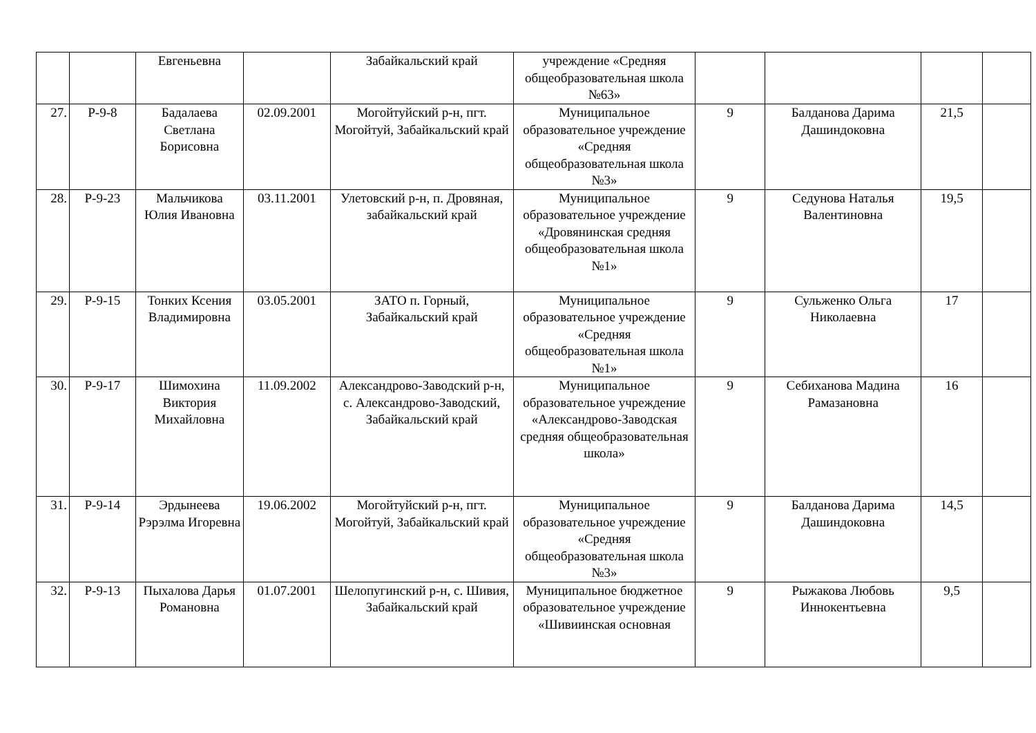| | | Евгеньевна | | Забайкальский край | учреждение «Средняя общеобразовательная школа №63» | | | | |
| 27. | Р-9-8 | Бадалаева Светлана Борисовна | 02.09.2001 | Могойтуйский р-н, пгт. Могойтуй, Забайкальский край | Муниципальное образовательное учреждение «Средняя общеобразовательная школа №3» | 9 | Балданова Дарима Дашиндоковна | 21,5 | |
| 28. | Р-9-23 | Мальчикова Юлия Ивановна | 03.11.2001 | Улетовский р-н, п. Дровяная, забайкальский край | Муниципальное образовательное учреждение «Дровянинская средняя общеобразовательная школа №1» | 9 | Седунова Наталья Валентиновна | 19,5 | |
| 29. | Р-9-15 | Тонких Ксения Владимировна | 03.05.2001 | ЗАТО п. Горный, Забайкальский край | Муниципальное образовательное учреждение «Средняя общеобразовательная школа №1» | 9 | Сульженко Ольга Николаевна | 17 | |
| 30. | Р-9-17 | Шимохина Виктория Михайловна | 11.09.2002 | Александрово-Заводский р-н, с. Александрово-Заводский, Забайкальский край | Муниципальное образовательное учреждение «Александрово-Заводская средняя общеобразовательная школа» | 9 | Себиханова Мадина Рамазановна | 16 | |
| 31. | Р-9-14 | Эрдынеева Рэрэлма Игоревна | 19.06.2002 | Могойтуйский р-н, пгт. Могойтуй, Забайкальский край | Муниципальное образовательное учреждение «Средняя общеобразовательная школа №3» | 9 | Балданова Дарима Дашиндоковна | 14,5 | |
| 32. | Р-9-13 | Пыхалова Дарья Романовна | 01.07.2001 | Шелопугинский р-н, с. Шивия, Забайкальский край | Муниципальное бюджетное образовательное учреждение «Шивиинская основная | 9 | Рыжакова Любовь Иннокентьевна | 9,5 | |